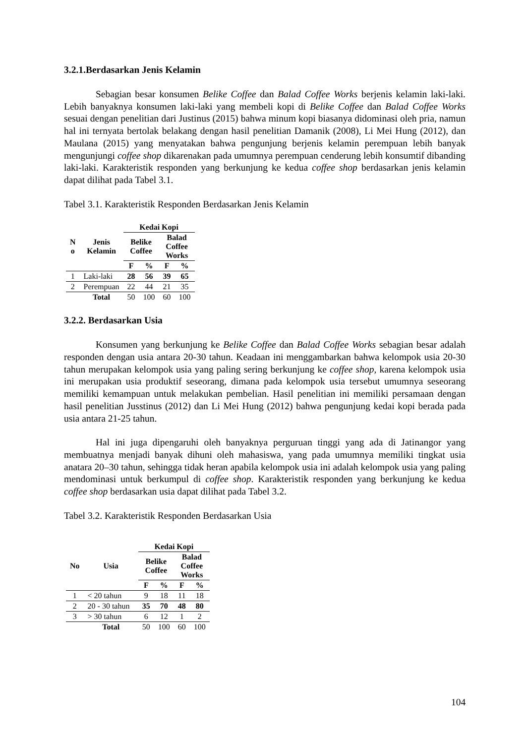3.2.1.Berdasarkan Jenis Kelamin
Sebagian besar konsumen Belike Coffee dan Balad Coffee Works berjenis kelamin laki-laki. Lebih banyaknya konsumen laki-laki yang membeli kopi di Belike Coffee dan Balad Coffee Works sesuai dengan penelitian dari Justinus (2015) bahwa minum kopi biasanya didominasi oleh pria, namun hal ini ternyata bertolak belakang dengan hasil penelitian Damanik (2008), Li Mei Hung (2012), dan Maulana (2015) yang menyatakan bahwa pengunjung berjenis kelamin perempuan lebih banyak mengunjungi coffee shop dikarenakan pada umumnya perempuan cenderung lebih konsumtif dibanding laki-laki. Karakteristik responden yang berkunjung ke kedua coffee shop berdasarkan jenis kelamin dapat dilihat pada Tabel 3.1.
Tabel 3.1. Karakteristik Responden Berdasarkan Jenis Kelamin
| N o | Jenis Kelamin | Kedai Kopi | | | |
| --- | --- | --- | --- | --- | --- |
| | | Belike Coffee | | Balad Coffee Works | |
| | | F | % | F | % |
| 1 | Laki-laki | 28 | 56 | 39 | 65 |
| 2 | Perempuan | 22 | 44 | 21 | 35 |
| | Total | 50 | 100 | 60 | 100 |
3.2.2. Berdasarkan Usia
Konsumen yang berkunjung ke Belike Coffee dan Balad Coffee Works sebagian besar adalah responden dengan usia antara 20-30 tahun. Keadaan ini menggambarkan bahwa kelompok usia 20-30 tahun merupakan kelompok usia yang paling sering berkunjung ke coffee shop, karena kelompok usia ini merupakan usia produktif seseorang, dimana pada kelompok usia tersebut umumnya seseorang memiliki kemampuan untuk melakukan pembelian. Hasil penelitian ini memiliki persamaan dengan hasil penelitian Jusstinus (2012) dan Li Mei Hung (2012) bahwa pengunjung kedai kopi berada pada usia antara 21-25 tahun.
Hal ini juga dipengaruhi oleh banyaknya perguruan tinggi yang ada di Jatinangor yang membuatnya menjadi banyak dihuni oleh mahasiswa, yang pada umumnya memiliki tingkat usia anatara 20–30 tahun, sehingga tidak heran apabila kelompok usia ini adalah kelompok usia yang paling mendominasi untuk berkumpul di coffee shop. Karakteristik responden yang berkunjung ke kedua coffee shop berdasarkan usia dapat dilihat pada Tabel 3.2.
Tabel 3.2. Karakteristik Responden Berdasarkan Usia
| No | Usia | Kedai Kopi | | | |
| --- | --- | --- | --- | --- | --- |
| | | Belike Coffee | | Balad Coffee Works | |
| | | F | % | F | % |
| 1 | < 20 tahun | 9 | 18 | 11 | 18 |
| 2 | 20 - 30 tahun | 35 | 70 | 48 | 80 |
| 3 | > 30 tahun | 6 | 12 | 1 | 2 |
| | Total | 50 | 100 | 60 | 100 |
104